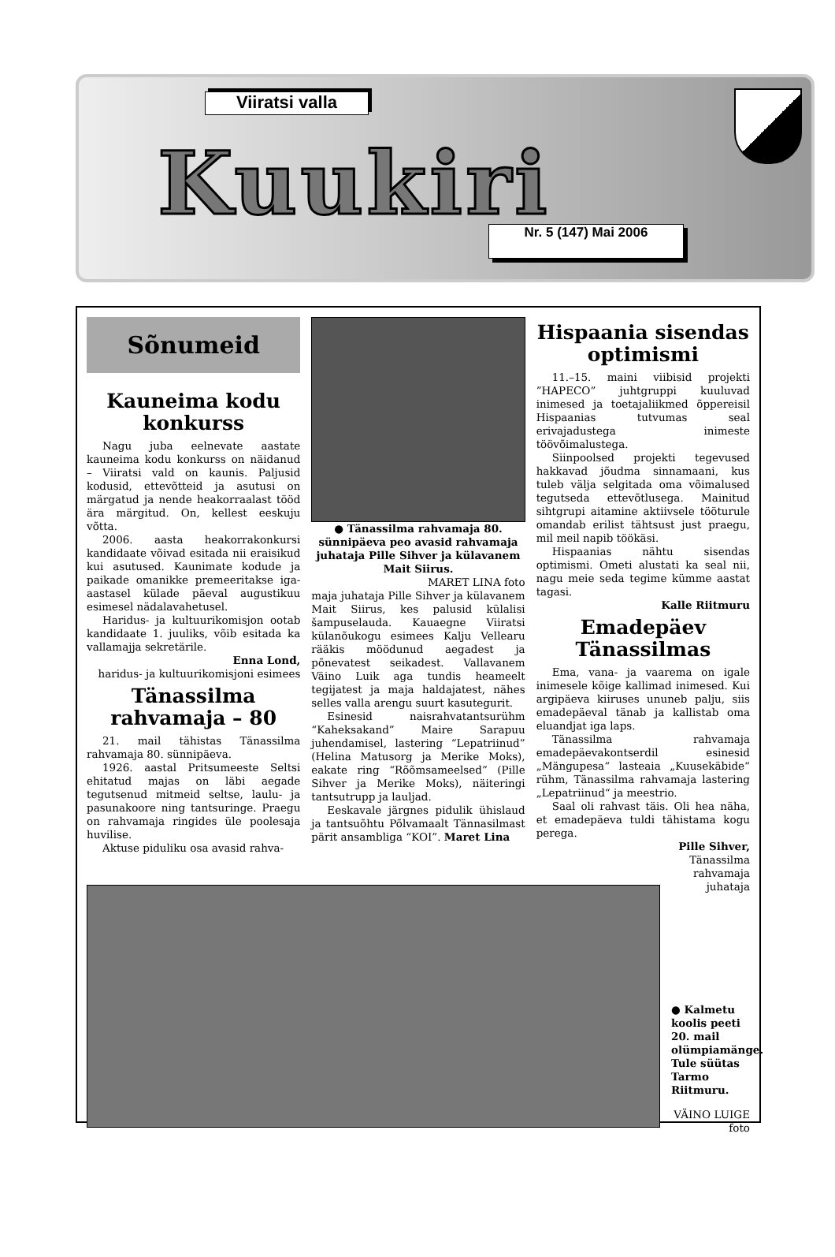Viiratsi valla
Kuukiri Nr. 5 (147) Mai 2006
Sõnumeid
Kauneima kodu konkurss
Nagu juba eelnevate aastate kauneima kodu konkurss on näidanud – Viiratsi vald on kaunis. Paljusid kodusid, ettevõtteid ja asutusi on märgatud ja nende heakorraalast tööd ära märgitud. On, kellest eeskuju võtta.
2006. aasta heakorrakonkursi kandidaate võivad esitada nii eraisikud kui asutused. Kaunimate kodude ja paikade omanikke premeeritakse iga-aastasel külade päeval augustikuu esimesel nädalavahetusel.
Haridus- ja kultuurikomisjon ootab kandidaate 1. juuliks, võib esitada ka vallamajja sekretärile.
Enna Lond,
haridus- ja kultuurikomisjoni esimees
Tänassilma rahvamaja – 80
21. mail tähistas Tänassilma rahvamaja 80. sünnipäeva.
1926. aastal Pritsumeeste Seltsi ehitatud majas on läbi aegade tegutsenud mitmeid seltse, laulu- ja pasunakoore ning tantsuringe. Praegu on rahvamaja ringides üle poolesaja huvilise.
Aktuse piduliku osa avasid rahva-
● Tänassilma rahvamaja 80. sünnipäeva peo avasid rahvamaja juhataja Pille Sihver ja külavanem Mait Siirus.
MARET LINA foto
maja juhataja Pille Sihver ja külavanem Mait Siirus, kes palusid külalisi šampuselauda. Kauaegne Viiratsi külanõukogu esimees Kalju Vellearu rääkis möödunud aegadest ja põnevatest seikadest. Vallavanem Väino Luik aga tundis heameelt tegijatest ja maja haldajatest, nähes selles valla arengu suurt kasutegurit.
Esinesid naisrahvatantsurühm “Kaheksakand” Maire Sarapuu juhendamisel, lastering “Lepatriinud” (Helina Matusorg ja Merike Moks), eakate ring “Rõõmsameelsed” (Pille Sihver ja Merike Moks), näiteringi tantsutrupp ja lauljad.
Eeskavale järgnes pidulik ühislaud ja tantsuõhtu Põlvamaalt Tännasilmast pärit ansambliga “KOI”. Maret Lina
Hispaania sisendas optimismi
11.–15. maini viibisid projekti ”HAPECO” juhtgruppi kuuluvad inimesed ja toetajaliikmed õppereisil Hispaanias tutvumas seal erivajadustega inimeste töövõimalustega.
Siinpoolsed projekti tegevused hakkavad jõudma sinnamaani, kus tuleb välja selgitada oma võimalused tegutseda ettevõtlusega. Mainitud sihtgrupi aitamine aktiivsele tööturule omandab erilist tähtsust just praegu, mil meil napib töökäsi.
Hispaanias nähtu sisendas optimismi. Ometi alustati ka seal nii, nagu meie seda tegime kümme aastat tagasi.
Kalle Riitmuru
Emadepäev Tänassilmas
Ema, vana- ja vaarema on igale inimesele kõige kallimad inimesed. Kui argipäeva kiiruses ununeb palju, siis emadepäeval tänab ja kallistab oma eluandjat iga laps.
Tänassilma rahvamaja emadepäevakontserdil esinesid „Mängupesa“ lasteaia „Kuusekäbide“ rühm, Tänassilma rahvamaja lastering „Lepatriinud“ ja meestrio.
Saal oli rahvast täis. Oli hea näha, et emadepäeva tuldi tähistama kogu perega.
Pille Sihver,
Tänassilma
rahvamaja
juhataja
● Kalmetu koolis peeti 20. mail olümpiamänge. Tule süütas Tarmo Riitmuru.
VÄINO LUIGE foto